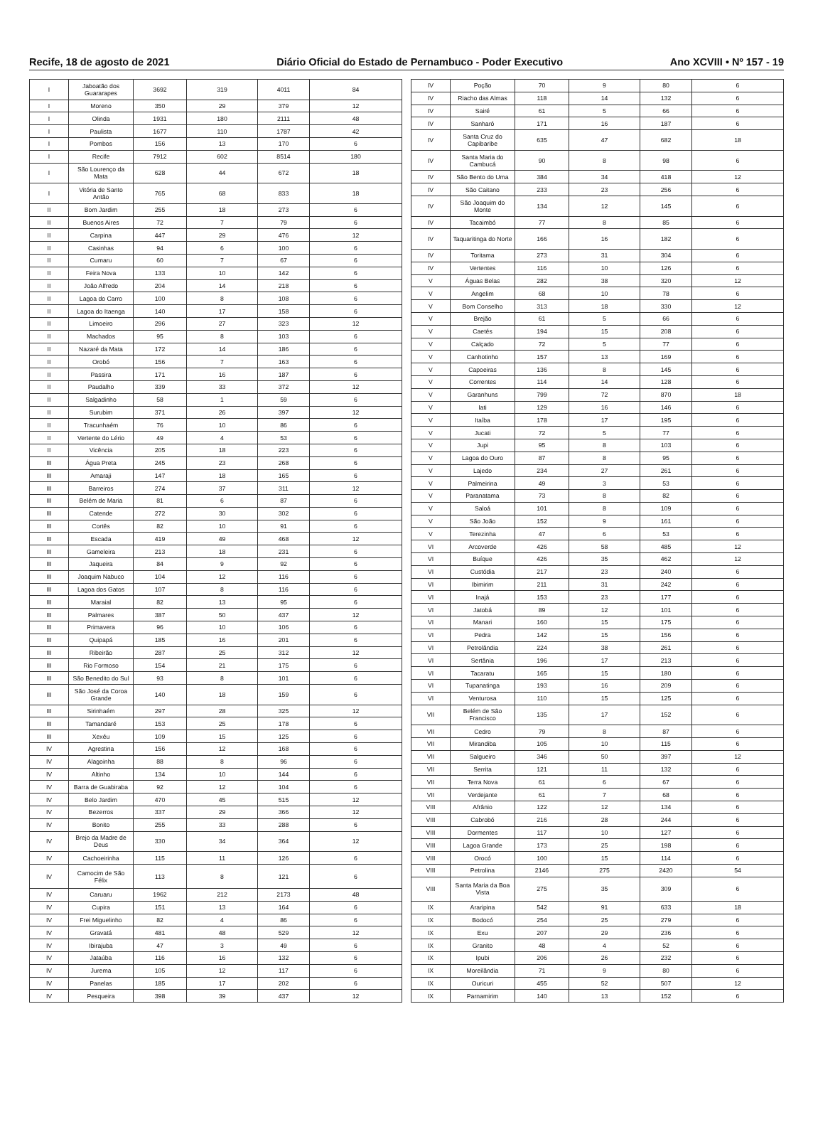Recife, 18 de agosto de 2021 Diário Oficial do Estado de Pernambuco - Poder Executivo Ano XCVIII • Nº 157 - 19
| I | Jaboatão dos Guararapes | 3692 | 319 | 4011 | 84 |
| I | Moreno | 350 | 29 | 379 | 12 |
| I | Olinda | 1931 | 180 | 2111 | 48 |
| I | Paulista | 1677 | 110 | 1787 | 42 |
| I | Pombos | 156 | 13 | 170 | 6 |
| I | Recife | 7912 | 602 | 8514 | 180 |
| I | São Lourenço da Mata | 628 | 44 | 672 | 18 |
| I | Vitória de Santo Antão | 765 | 68 | 833 | 18 |
| II | Bom Jardim | 255 | 18 | 273 | 6 |
| II | Buenos Aires | 72 | 7 | 79 | 6 |
| II | Carpina | 447 | 29 | 476 | 12 |
| II | Casinhas | 94 | 6 | 100 | 6 |
| II | Cumaru | 60 | 7 | 67 | 6 |
| II | Feira Nova | 133 | 10 | 142 | 6 |
| II | João Alfredo | 204 | 14 | 218 | 6 |
| II | Lagoa do Carro | 100 | 8 | 108 | 6 |
| II | Lagoa do Itaenga | 140 | 17 | 158 | 6 |
| II | Limoeiro | 296 | 27 | 323 | 12 |
| II | Machados | 95 | 8 | 103 | 6 |
| II | Nazaré da Mata | 172 | 14 | 186 | 6 |
| II | Orobó | 156 | 7 | 163 | 6 |
| II | Passira | 171 | 16 | 187 | 6 |
| II | Paudalho | 339 | 33 | 372 | 12 |
| II | Salgadinho | 58 | 1 | 59 | 6 |
| II | Surubim | 371 | 26 | 397 | 12 |
| II | Tracunhaém | 76 | 10 | 86 | 6 |
| II | Vertente do Lério | 49 | 4 | 53 | 6 |
| II | Vicência | 205 | 18 | 223 | 6 |
| III | Água Preta | 245 | 23 | 268 | 6 |
| III | Amaraji | 147 | 18 | 165 | 6 |
| III | Barreiros | 274 | 37 | 311 | 12 |
| III | Belém de Maria | 81 | 6 | 87 | 6 |
| III | Catende | 272 | 30 | 302 | 6 |
| III | Cortês | 82 | 10 | 91 | 6 |
| III | Escada | 419 | 49 | 468 | 12 |
| III | Gameleira | 213 | 18 | 231 | 6 |
| III | Jaqueira | 84 | 9 | 92 | 6 |
| III | Joaquim Nabuco | 104 | 12 | 116 | 6 |
| III | Lagoa dos Gatos | 107 | 8 | 116 | 6 |
| III | Maraial | 82 | 13 | 95 | 6 |
| III | Palmares | 387 | 50 | 437 | 12 |
| III | Primavera | 96 | 10 | 106 | 6 |
| III | Quipapá | 185 | 16 | 201 | 6 |
| III | Ribeirão | 287 | 25 | 312 | 12 |
| III | Rio Formoso | 154 | 21 | 175 | 6 |
| III | São Benedito do Sul | 93 | 8 | 101 | 6 |
| III | São José da Coroa Grande | 140 | 18 | 159 | 6 |
| III | Sirinhaém | 297 | 28 | 325 | 12 |
| III | Tamandaré | 153 | 25 | 178 | 6 |
| III | Xexéu | 109 | 15 | 125 | 6 |
| IV | Agrestina | 156 | 12 | 168 | 6 |
| IV | Alagoinha | 88 | 8 | 96 | 6 |
| IV | Altinho | 134 | 10 | 144 | 6 |
| IV | Barra de Guabiraba | 92 | 12 | 104 | 6 |
| IV | Belo Jardim | 470 | 45 | 515 | 12 |
| IV | Bezerros | 337 | 29 | 366 | 12 |
| IV | Bonito | 255 | 33 | 288 | 6 |
| IV | Brejo da Madre de Deus | 330 | 34 | 364 | 12 |
| IV | Cachoeirinha | 115 | 11 | 126 | 6 |
| IV | Camocim de São Félix | 113 | 8 | 121 | 6 |
| IV | Caruaru | 1962 | 212 | 2173 | 48 |
| IV | Cupira | 151 | 13 | 164 | 6 |
| IV | Frei Miguelinho | 82 | 4 | 86 | 6 |
| IV | Gravatá | 481 | 48 | 529 | 12 |
| IV | Ibirajuba | 47 | 3 | 49 | 6 |
| IV | Jataúba | 116 | 16 | 132 | 6 |
| IV | Jurema | 105 | 12 | 117 | 6 |
| IV | Panelas | 185 | 17 | 202 | 6 |
| IV | Pesqueira | 398 | 39 | 437 | 12 |
| IV | Poção | 70 | 9 | 80 | 6 |
| IV | Riacho das Almas | 118 | 14 | 132 | 6 |
| IV | Sairé | 61 | 5 | 66 | 6 |
| IV | Sanharó | 171 | 16 | 187 | 6 |
| IV | Santa Cruz do Capibaribe | 635 | 47 | 682 | 18 |
| IV | Santa Maria do Cambucá | 90 | 8 | 98 | 6 |
| IV | São Bento do Uma | 384 | 34 | 418 | 12 |
| IV | São Caitano | 233 | 23 | 256 | 6 |
| IV | São Joaquim do Monte | 134 | 12 | 145 | 6 |
| IV | Tacaimbó | 77 | 8 | 85 | 6 |
| IV | Taquaritinga do Norte | 166 | 16 | 182 | 6 |
| IV | Toritama | 273 | 31 | 304 | 6 |
| IV | Vertentes | 116 | 10 | 126 | 6 |
| V | Águas Belas | 282 | 38 | 320 | 12 |
| V | Angelim | 68 | 10 | 78 | 6 |
| V | Bom Conselho | 313 | 18 | 330 | 12 |
| V | Brejão | 61 | 5 | 66 | 6 |
| V | Caetés | 194 | 15 | 208 | 6 |
| V | Calçado | 72 | 5 | 77 | 6 |
| V | Canhotinho | 157 | 13 | 169 | 6 |
| V | Capoeiras | 136 | 8 | 145 | 6 |
| V | Correntes | 114 | 14 | 128 | 6 |
| V | Garanhuns | 799 | 72 | 870 | 18 |
| V | Iati | 129 | 16 | 146 | 6 |
| V | Itaíba | 178 | 17 | 195 | 6 |
| V | Jucati | 72 | 5 | 77 | 6 |
| V | Jupi | 95 | 8 | 103 | 6 |
| V | Lagoa do Ouro | 87 | 8 | 95 | 6 |
| V | Lajedo | 234 | 27 | 261 | 6 |
| V | Palmeirina | 49 | 3 | 53 | 6 |
| V | Paranatama | 73 | 8 | 82 | 6 |
| V | Saloá | 101 | 8 | 109 | 6 |
| V | São João | 152 | 9 | 161 | 6 |
| V | Terezinha | 47 | 6 | 53 | 6 |
| VI | Arcoverde | 426 | 58 | 485 | 12 |
| VI | Buíque | 426 | 35 | 462 | 12 |
| VI | Custódia | 217 | 23 | 240 | 6 |
| VI | Ibimirim | 211 | 31 | 242 | 6 |
| VI | Inajá | 153 | 23 | 177 | 6 |
| VI | Jatobá | 89 | 12 | 101 | 6 |
| VI | Manari | 160 | 15 | 175 | 6 |
| VI | Pedra | 142 | 15 | 156 | 6 |
| VI | Petrolândia | 224 | 38 | 261 | 6 |
| VI | Sertânia | 196 | 17 | 213 | 6 |
| VI | Tacaratu | 165 | 15 | 180 | 6 |
| VI | Tupanatinga | 193 | 16 | 209 | 6 |
| VI | Venturosa | 110 | 15 | 125 | 6 |
| VII | Belém de São Francisco | 135 | 17 | 152 | 6 |
| VII | Cedro | 79 | 8 | 87 | 6 |
| VII | Mirandiba | 105 | 10 | 115 | 6 |
| VII | Salgueiro | 346 | 50 | 397 | 12 |
| VII | Serrita | 121 | 11 | 132 | 6 |
| VII | Terra Nova | 61 | 6 | 67 | 6 |
| VII | Verdejante | 61 | 7 | 68 | 6 |
| VIII | Afrânio | 122 | 12 | 134 | 6 |
| VIII | Cabrobó | 216 | 28 | 244 | 6 |
| VIII | Dormentes | 117 | 10 | 127 | 6 |
| VIII | Lagoa Grande | 173 | 25 | 198 | 6 |
| VIII | Orocó | 100 | 15 | 114 | 6 |
| VIII | Petrolina | 2146 | 275 | 2420 | 54 |
| VIII | Santa Maria da Boa Vista | 275 | 35 | 309 | 6 |
| IX | Araripina | 542 | 91 | 633 | 18 |
| IX | Bodocó | 254 | 25 | 279 | 6 |
| IX | Exu | 207 | 29 | 236 | 6 |
| IX | Granito | 48 | 4 | 52 | 6 |
| IX | Ipubi | 206 | 26 | 232 | 6 |
| IX | Moreilândia | 71 | 9 | 80 | 6 |
| IX | Ouricuri | 455 | 52 | 507 | 12 |
| IX | Parnamirim | 140 | 13 | 152 | 6 |